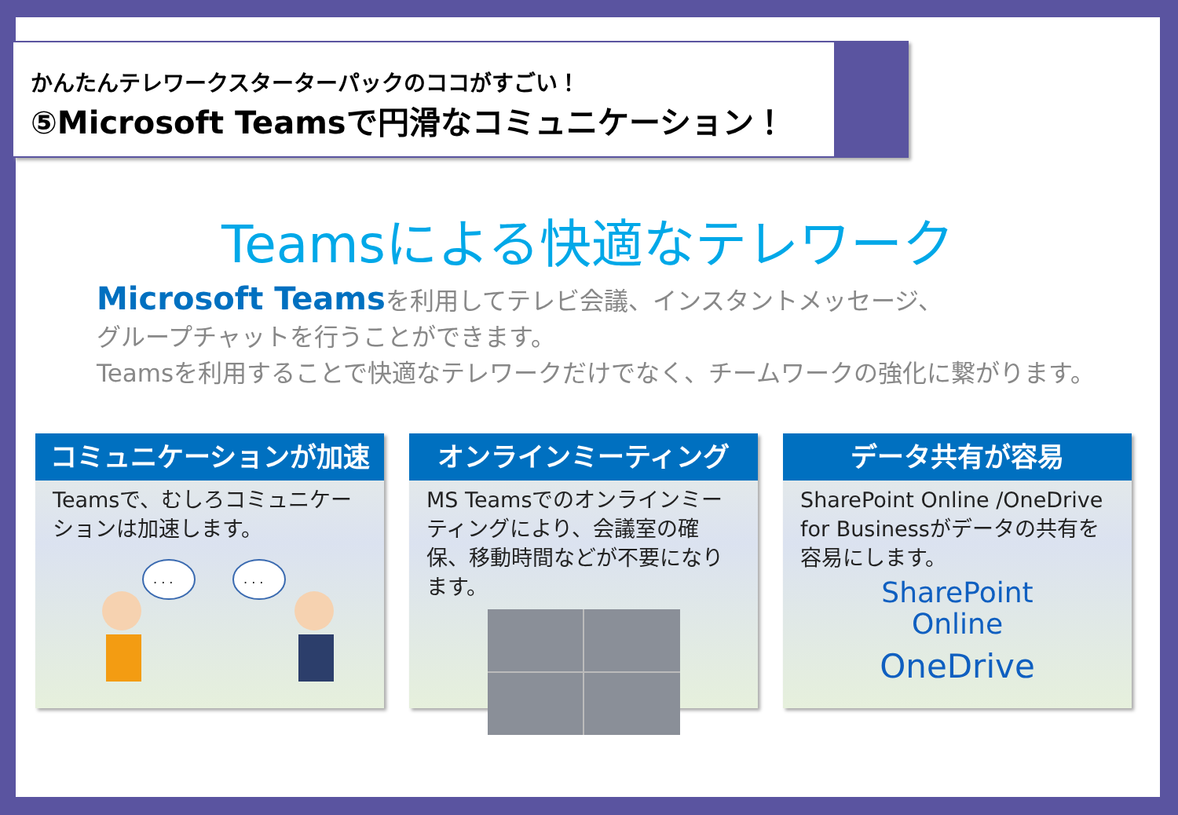かんたんテレワークスターターパックのココがすごい！
⑤Microsoft Teamsで円滑なコミュニケーション！
Teamsによる快適なテレワーク
Microsoft Teamsを利用してテレビ会議、インスタントメッセージ、
グループチャットを行うことができます。
Teamsを利用することで快適なテレワークだけでなく、チームワークの強化に繋がります。
コミュニケーションが加速
Teamsで、むしろコミュニケーションは加速します。
. . .
. . .
オンラインミーティング
MS Teamsでのオンラインミーティングにより、会議室の確保、移動時間などが不要になります。
データ共有が容易
SharePoint Online /OneDrive for Businessがデータの共有を容易にします。
SharePoint
Online
OneDrive